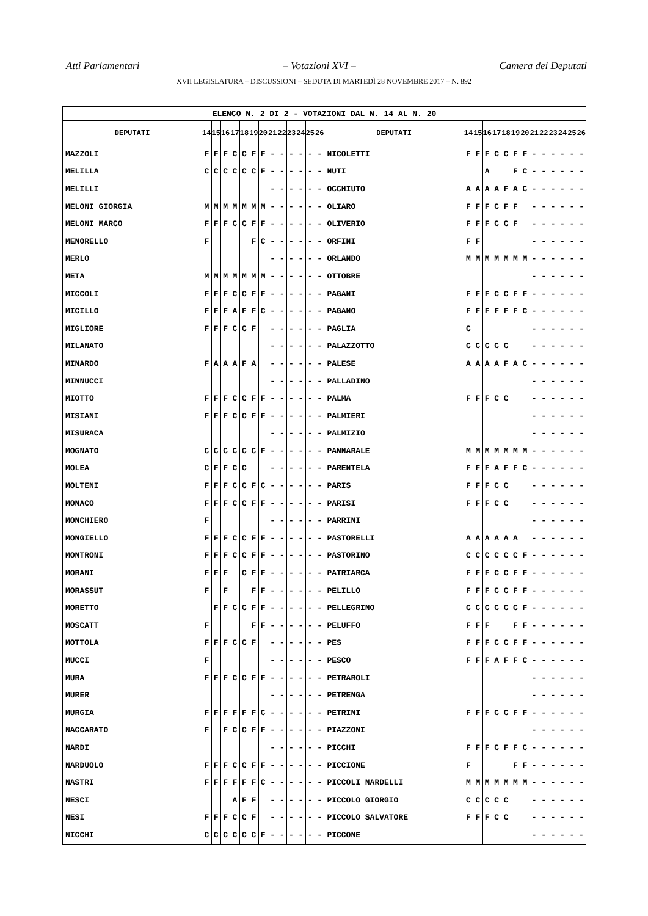Atti Parlamentari – Votazioni XVI – Camera dei Deputati
XVII LEGISLATURA – DISCUSSIONI – SEDUTA DI MARTEDÌ 28 NOVEMBRE 2017 – N. 892
| ELENCO N. 2 DI 2 - VOTAZIONI DAL N. 14 AL N. 20 | | | | | | | | | | | | | | | | | | | | | | | | | | | |
| --- | --- | --- | --- | --- | --- | --- | --- | --- | --- | --- | --- | --- | --- | --- | --- | --- | --- | --- | --- | --- | --- | --- | --- | --- | --- | --- | --- |
| DEPUTATI | 14 | 15 | 16 | 17 | 18 | 19 | 20 | 21 | 22 | 23 | 24 | 25 | 26 | DEPUTATI | 14 | 15 | 16 | 17 | 18 | 19 | 20 | 21 | 22 | 23 | 24 | 25 | 26 |
| MAZZOLI | F | F | F | C | C | F | F | - | - | - | - | - | - | NICOLETTI | F | F | F | C | C | F | F | - | - | - | - | - | - |
| MELILLA | C | C | C | C | C | C | F | - | - | - | - | - | - | NUTI | | | A | | | F | C | - | - | - | - | - | - |
| MELILLI | | | | | | | | - | - | - | - | - | - | OCCHIUTO | A | A | A | A | F | A | C | - | - | - | - | - | - |
| MELONI GIORGIA | M | M | M | M | M | M | M | - | - | - | - | - | - | OLIARO | F | F | F | C | F | F | | - | - | - | - | - | - |
| MELONI MARCO | F | F | F | C | C | F | F | - | - | - | - | - | - | OLIVERIO | F | F | F | C | C | F | | - | - | - | - | - | - |
| MENORELLO | F | | | | | F | C | - | - | - | - | - | - | ORFINI | F | F | | | | | | - | - | - | - | - | - |
| MERLO | | | | | | | | - | - | - | - | - | - | ORLANDO | M | M | M | M | M | M | M | - | - | - | - | - | - |
| META | M | M | M | M | M | M | M | - | - | - | - | - | - | OTTOBRE | | | | | | | | - | - | - | - | - | - |
| MICCOLI | F | F | F | C | C | F | F | - | - | - | - | - | - | PAGANI | F | F | F | C | C | F | F | - | - | - | - | - | - |
| MICILLO | F | F | F | A | F | F | C | - | - | - | - | - | - | PAGANO | F | F | F | F | F | F | C | - | - | - | - | - | - |
| MIGLIORE | F | F | F | C | C | F | | - | - | - | - | - | - | PAGLIA | C | | | | | | | - | - | - | - | - | - |
| MILANATO | | | | | | | | - | - | - | - | - | - | PALAZZOTTO | C | C | C | C | C | | | - | - | - | - | - | - |
| MINARDO | F | A | A | A | F | A | | - | - | - | - | - | - | PALESE | A | A | A | A | F | A | C | - | - | - | - | - | - |
| MINNUCCI | | | | | | | | - | - | - | - | - | - | PALLADINO | | | | | | | | - | - | - | - | - | - |
| MIOTTO | F | F | F | C | C | F | F | - | - | - | - | - | - | PALMA | F | F | F | C | C | | | - | - | - | - | - | - |
| MISIANI | F | F | F | C | C | F | F | - | - | - | - | - | - | PALMIERI | | | | | | | | - | - | - | - | - | - |
| MISURACA | | | | | | | | - | - | - | - | - | - | PALMIZIO | | | | | | | | - | - | - | - | - | - |
| MOGNATO | C | C | C | C | C | C | F | - | - | - | - | - | - | PANNARALE | M | M | M | M | M | M | M | - | - | - | - | - | - |
| MOLEA | C | F | F | C | C | | | - | - | - | - | - | - | PARENTELA | F | F | F | A | F | F | C | - | - | - | - | - | - |
| MOLTENI | F | F | F | C | C | F | C | - | - | - | - | - | - | PARIS | F | F | F | C | C | | | - | - | - | - | - | - |
| MONACO | F | F | F | C | C | F | F | - | - | - | - | - | - | PARISI | F | F | F | C | C | | | - | - | - | - | - | - |
| MONCHIERO | F | | | | | | | - | - | - | - | - | - | PARRINI | | | | | | | | - | - | - | - | - | - |
| MONGIELLO | F | F | F | C | C | F | F | - | - | - | - | - | - | PASTORELLI | A | A | A | A | A | A | | - | - | - | - | - | - |
| MONTRONI | F | F | F | C | C | F | F | - | - | - | - | - | - | PASTORINO | C | C | C | C | C | C | F | - | - | - | - | - | - |
| MORANI | F | F | F | | C | F | F | - | - | - | - | - | - | PATRIARCA | F | F | F | C | C | F | F | - | - | - | - | - | - |
| MORASSUT | F | | F | | | F | F | - | - | - | - | - | - | PELILLO | F | F | F | C | C | F | F | - | - | - | - | - | - |
| MORETTO | | F | F | C | C | F | F | - | - | - | - | - | - | PELLEGRINO | C | C | C | C | C | C | F | - | - | - | - | - | - |
| MOSCATT | F | | | | | F | F | - | - | - | - | - | - | PELUFFO | F | F | F | | | F | F | - | - | - | - | - | - |
| MOTTOLA | F | F | F | C | C | F | | - | - | - | - | - | - | PES | F | F | F | C | C | F | F | - | - | - | - | - | - |
| MUCCI | F | | | | | | | - | - | - | - | - | - | PESCO | F | F | F | A | F | F | C | - | - | - | - | - | - |
| MURA | F | F | F | C | C | F | F | - | - | - | - | - | - | PETRAROLI | | | | | | | | - | - | - | - | - | - |
| MURER | | | | | | | | - | - | - | - | - | - | PETRENGA | | | | | | | | - | - | - | - | - | - |
| MURGIA | F | F | F | F | F | F | C | - | - | - | - | - | - | PETRINI | F | F | F | C | C | F | F | - | - | - | - | - | - |
| NACCARATO | F | | F | C | C | F | F | - | - | - | - | - | - | PIAZZONI | | | | | | | | - | - | - | - | - | - |
| NARDI | | | | | | | | - | - | - | - | - | - | PICCHI | F | F | F | C | F | F | C | - | - | - | - | - | - |
| NARDUOLO | F | F | F | C | C | F | F | - | - | - | - | - | - | PICCIONE | F | | | | | F | F | - | - | - | - | - | - |
| NASTRI | F | F | F | F | F | F | C | - | - | - | - | - | - | PICCOLI NARDELLI | M | M | M | M | M | M | M | - | - | - | - | - | - |
| NESCI | | | | A | F | F | | - | - | - | - | - | - | PICCOLO GIORGIO | C | C | C | C | C | | | - | - | - | - | - | - |
| NESI | F | F | F | C | C | F | | - | - | - | - | - | - | PICCOLO SALVATORE | F | F | F | C | C | | | - | - | - | - | - | - |
| NICCHI | C | C | C | C | C | C | F | - | - | - | - | - | - | PICCONE | | | | | | | | - | - | - | - | - | - |